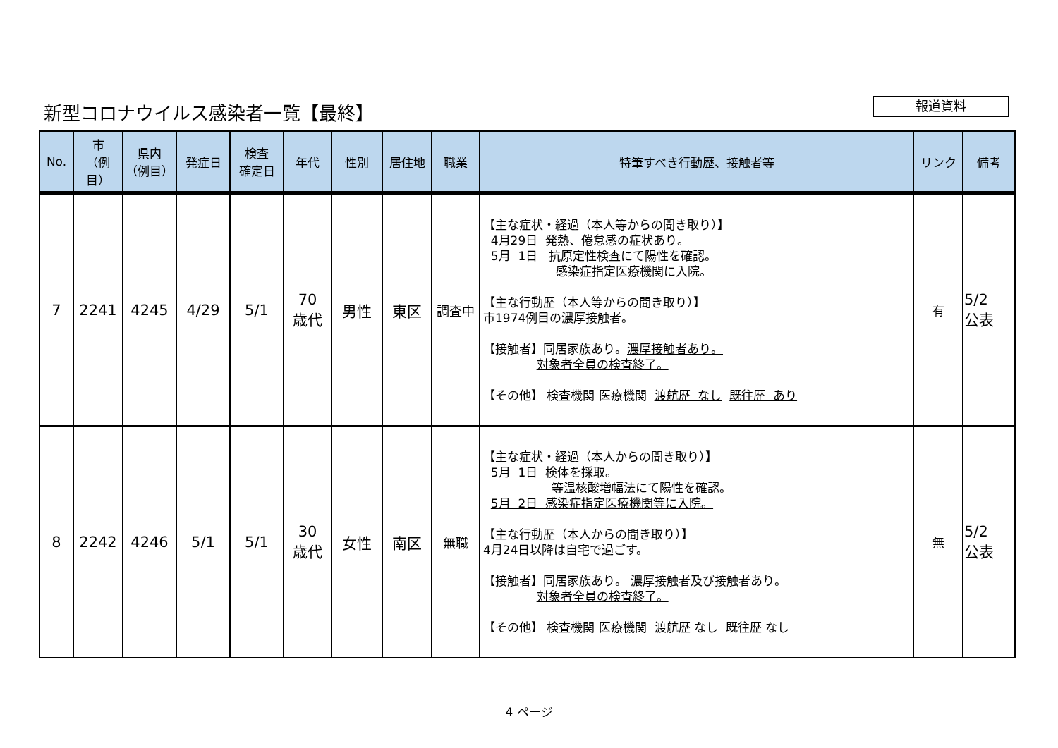新型コロナウイルス感染者一覧【最終】 報道資料
| No. | 市 （例目） | 県内 （例目） | 発症日 | 検査 確定日 | 年代 | 性別 | 居住地 | 職業 | 特筆すべき行動歴、接触者等 | リンク | 備考 |
| --- | --- | --- | --- | --- | --- | --- | --- | --- | --- | --- | --- |
| 7 | 2241 | 4245 | 4/29 | 5/1 | 70 歳代 | 男性 | 東区 | 調査中 | 【主な症状・経過（本人等からの聞き取り）】 4月29日 発熱、倦怠感の症状あり。 5月 1日 抗原定性検査にて陽性を確認。 感染症指定医療機関に入院。 【主な行動歴（本人等からの聞き取り）】 市1974例目の濃厚接触者。 【接触者】同居家族あり。 濃厚接触者あり。 対象者全員の検査終了。 【その他】 検査機関 医療機関 渡航歴 なし 既往歴 あり | 有 | 5/2 公表 |
| 8 | 2242 | 4246 | 5/1 | 5/1 | 30 歳代 | 女性 | 南区 | 無職 | 【主な症状・経過（本人からの聞き取り）】 5月 1日 検体を採取。 等温核酸増幅法にて陽性を確認。 5月 2日 感染症指定医療機関等に入院。 【主な行動歴（本人からの聞き取り）】 4月24日以降は自宅で過ごす。 【接触者】同居家族あり。 濃厚接触者及び接触者あり。 対象者全員の検査終了。 【その他】 検査機関 医療機関 渡航歴 なし 既往歴 なし | 無 | 5/2 公表 |
4 ページ